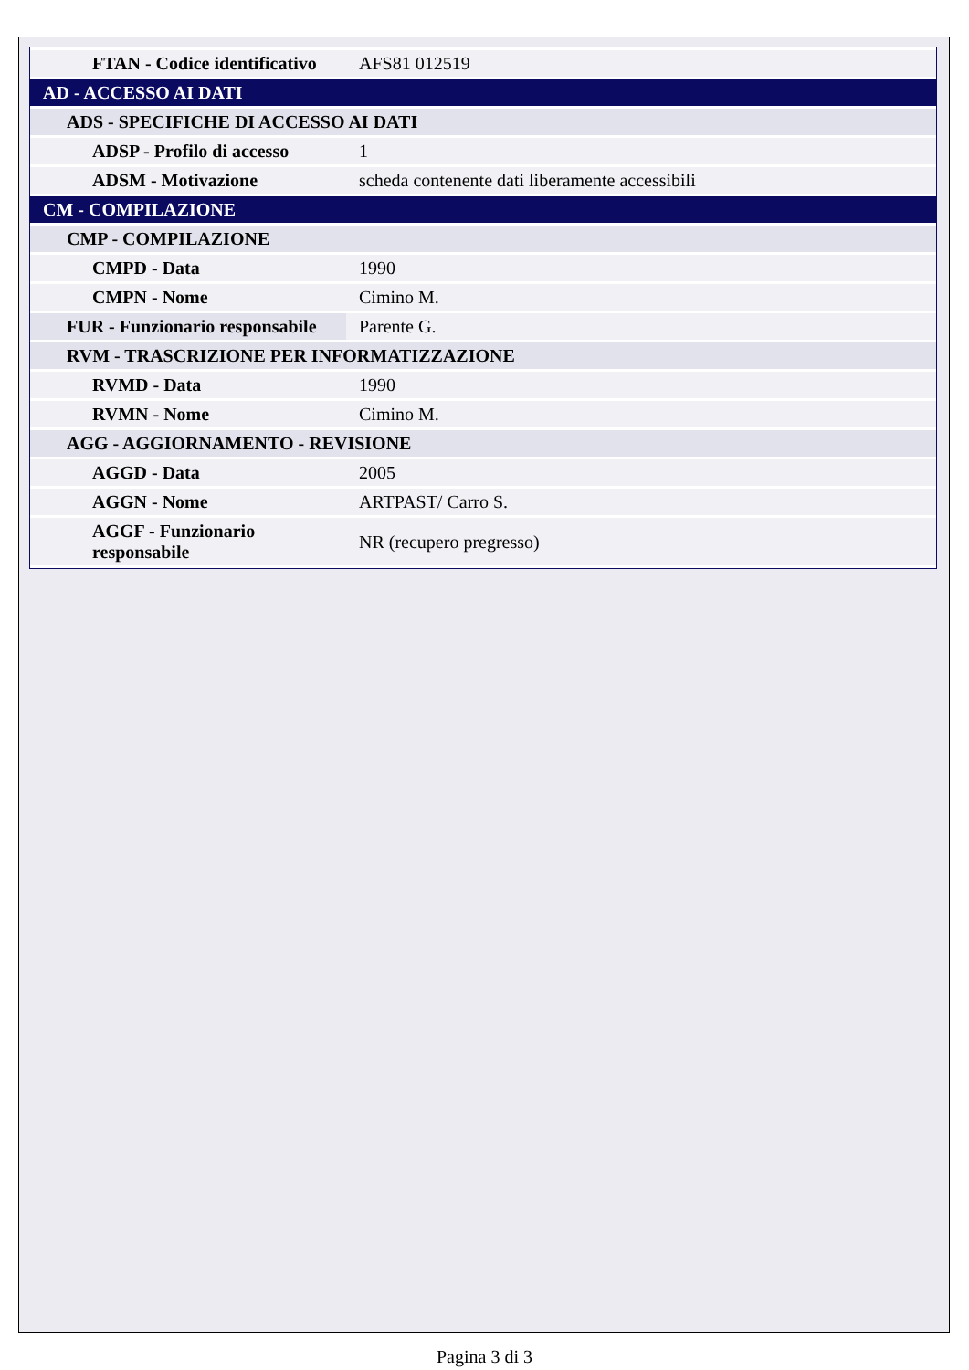| FTAN - Codice identificativo | AFS81 012519 |
| AD - ACCESSO AI DATI | |
| ADS - SPECIFICHE DI ACCESSO AI DATI | |
| ADSP - Profilo di accesso | 1 |
| ADSM - Motivazione | scheda contenente dati liberamente accessibili |
| CM - COMPILAZIONE | |
| CMP - COMPILAZIONE | |
| CMPD - Data | 1990 |
| CMPN - Nome | Cimino M. |
| FUR - Funzionario responsabile | Parente G. |
| RVM - TRASCRIZIONE PER INFORMATIZZAZIONE | |
| RVMD - Data | 1990 |
| RVMN - Nome | Cimino M. |
| AGG - AGGIORNAMENTO - REVISIONE | |
| AGGD - Data | 2005 |
| AGGN - Nome | ARTPAST/ Carro S. |
| AGGF - Funzionario responsabile | NR (recupero pregresso) |
Pagina 3 di 3